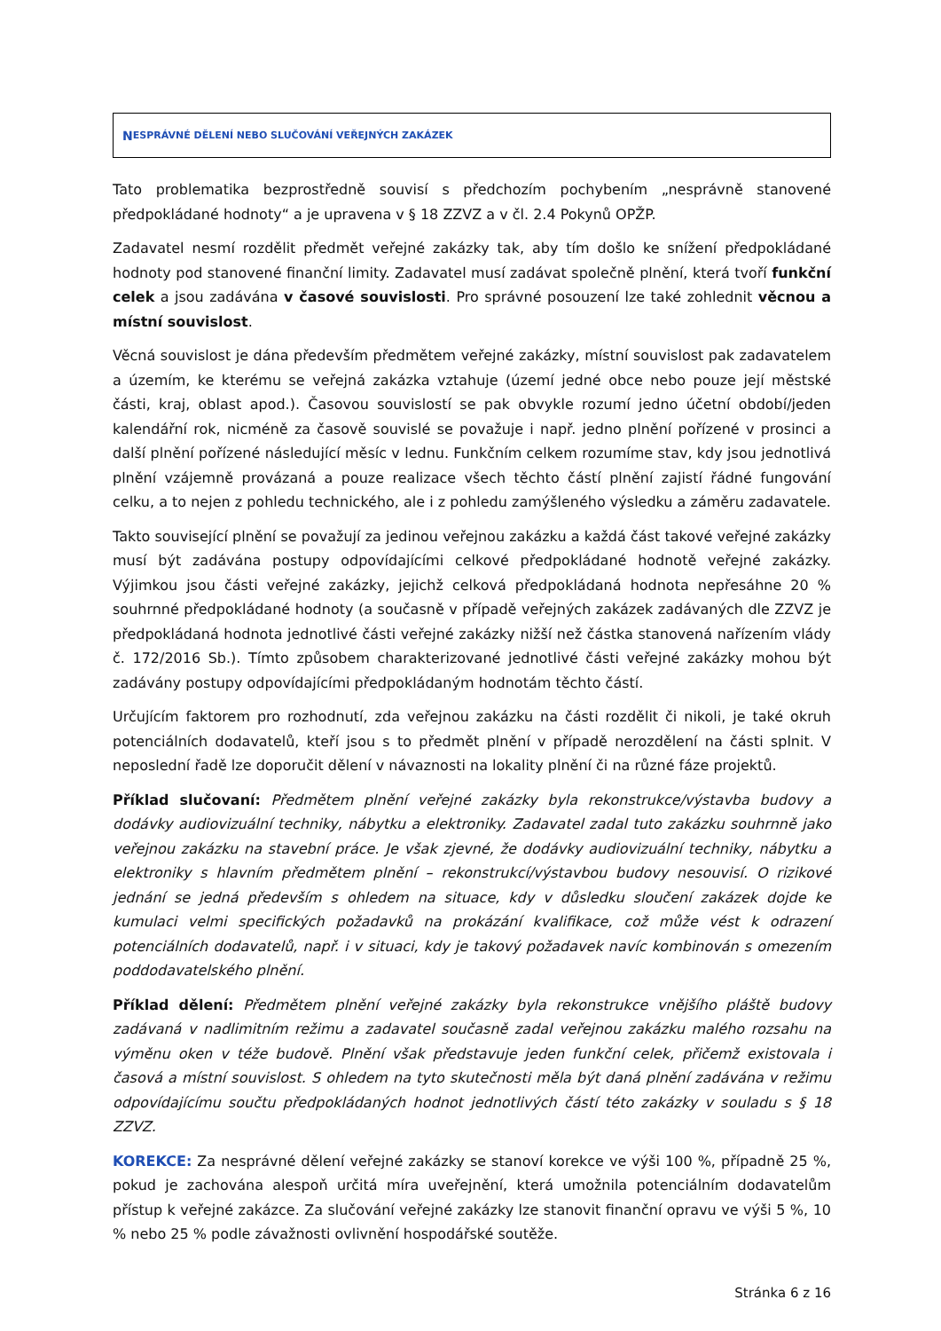N ESPRÁVNÉ DĚLENÍ NEBO SLUČOVÁNÍ VEŘEJNÝCH ZAKÁZEK
Tato problematika bezprostředně souvisí s předchozím pochybením „nesprávně stanovené předpokládané hodnoty“ a je upravena v § 18 ZZVZ a v čl. 2.4 Pokynů OPŽP.
Zadavatel nesmí rozdělit předmět veřejné zakázky tak, aby tím došlo ke snížení předpokládané hodnoty pod stanovené finanční limity. Zadavatel musí zadávat společně plnění, která tvoří funkční celek a jsou zadávána v časové souvislosti. Pro správné posouzení lze také zohlednit věcnou a místní souvislost.
Věcná souvislost je dána především předmětem veřejné zakázky, místní souvislost pak zadavatelem a územím, ke kterému se veřejná zakázka vztahuje (území jedné obce nebo pouze její městské části, kraj, oblast apod.). Časovou souvislostí se pak obvykle rozumí jedno účetní období/jeden kalendářní rok, nicméně za časově souvislé se považuje i např. jedno plnění pořízené v prosinci a další plnění pořízené následující měsíc v lednu. Funkčním celkem rozumíme stav, kdy jsou jednotlivá plnění vzájemně provázaná a pouze realizace všech těchto částí plnění zajistí řádné fungování celku, a to nejen z pohledu technického, ale i z pohledu zamýšleného výsledku a záměru zadavatele.
Takto související plnění se považují za jedinou veřejnou zakázku a každá část takové veřejné zakázky musí být zadávána postupy odpovídajícími celkové předpokládané hodnotě veřejné zakázky. Výjimkou jsou části veřejné zakázky, jejichž celková předpokládaná hodnota nepřesáhne 20 % souhrnné předpokládané hodnoty (a současně v případě veřejných zakázek zadávaných dle ZZVZ je předpokládaná hodnota jednotlivé části veřejné zakázky nižší než částka stanovená nařízením vlády č. 172/2016 Sb.). Tímto způsobem charakterizované jednotlivé části veřejné zakázky mohou být zadávány postupy odpovídajícími předpokládaným hodnotám těchto částí.
Určujícím faktorem pro rozhodnutí, zda veřejnou zakázku na části rozdělit či nikoli, je také okruh potenciálních dodavatelů, kteří jsou s to předmět plnění v případě nerozdělení na části splnit. V neposlední řadě lze doporučit dělení v návaznosti na lokality plnění či na různé fáze projektů.
Příklad slučovaní: Předmětem plnění veřejné zakázky byla rekonstrukce/výstavba budovy a dodávky audiovizuální techniky, nábytku a elektroniky. Zadavatel zadal tuto zakázku souhrnně jako veřejnou zakázku na stavební práce. Je však zjevné, že dodávky audiovizuální techniky, nábytku a elektroniky s hlavním předmětem plnění – rekonstrukcí/výstavbou budovy nesouvisí. O rizikové jednání se jedná především s ohledem na situace, kdy v důsledku sloučení zakázek dojde ke kumulaci velmi specifických požadavků na prokázání kvalifikace, což může vést k odrazení potenciálních dodavatelů, např. i v situaci, kdy je takový požadavek navíc kombinován s omezením poddodavatelského plnění.
Příklad dělení: Předmětem plnění veřejné zakázky byla rekonstrukce vnějšího pláště budovy zadávaná v nadlimitním režimu a zadavatel současně zadal veřejnou zakázku malého rozsahu na výměnu oken v téže budově. Plnění však představuje jeden funkční celek, přičemž existovala i časová a místní souvislost. S ohledem na tyto skutečnosti měla být daná plnění zadávána v režimu odpovídajícímu součtu předpokládaných hodnot jednotlivých částí této zakázky v souladu s § 18 ZZVZ.
KOREKCE: Za nesprávné dělení veřejné zakázky se stanoví korekce ve výši 100 %, případně 25 %, pokud je zachována alespoň určitá míra uveřejnění, která umožnila potenciálním dodavatelům přístup k veřejné zakázce. Za slučování veřejné zakázky lze stanovit finanční opravu ve výši 5 %, 10 % nebo 25 % podle závažnosti ovlivnění hospodářské soutěže.
Stránka 6 z 16